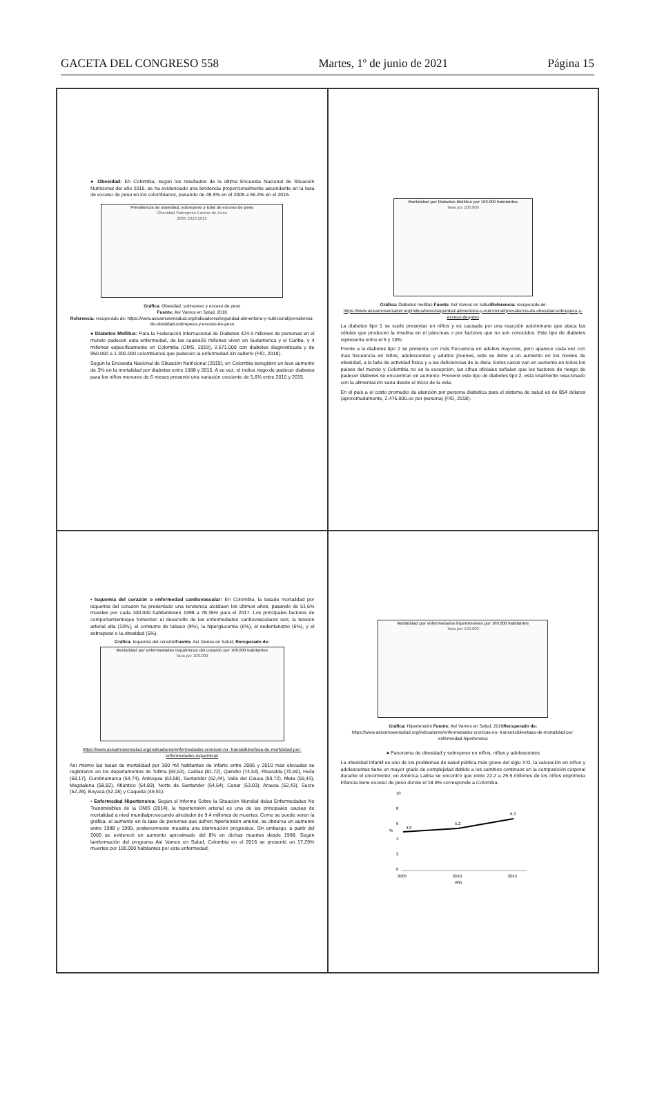GACETA DEL CONGRESO 558 Martes, 1º de junio de 2021 Página 15
● Obesidad: En Colombia, según los resultados de la última Encuesta Nacional de Situación Nutricional del año 2015, se ha evidenciado una tendencia proporcionalmente ascendente en la tasa de exceso de peso en los colombianos, pasando de 45.9% en el 2005 a 56.4% en el 2015.
Prevalencia de obesidad, sobrepeso y total de exceso de peso
Obesidad Sobrepeso Exceso de Peso
2005 2010 2015
Gráfica: Obesidad, sobrepeso y exceso de peso
Fuente: Así Vamos en Salud. 2016
Referencia: recuperado de: https://www.asivamosensalud.org/indicadores/seguridad-alimentaria-y-nutricional/prevalencia-de-obesidad-sobrepeso-y-exceso-de-peso
● Diabetes Mellitus: Para la Federación Internacional de Diabetes 424.9 millones de personas en el mundo padecen esta enfermedad, de las cuales26 millones viven en Sudamérica y el Caribe, y 4 millones específicamente en Colombia (OMS, 2019), 2.671.000 con diabetes diagnosticada y de 950.000 a 1.300.000 colombianos que padecen la enfermedad sin saberlo (FID, 2018).
Según la Encuesta Nacional de Situación Nutricional (2015), en Colombia seregistró un leve aumento de 3% en la mortalidad por diabetes entre 1998 y 2015. A su vez, el índice riego de padecer diabetes para los niños menores de 6 meses presentó una variación creciente de 5,6% entre 2010 y 2015.
Mortalidad por Diabetes Mellitus por 100.000 habitantes
Tasa por 100.000
Gráfica: Diabetes mellitus Fuente: Así Vamos en SaludReferencia: recuperado de
https://www.asivamosensalud.org/indicadores/seguridad-alimentaria-y-nutricional/prevalencia-de-obesidad-sobrepeso-y-exceso-de-peso
La diabetes tipo 1 se suele presentar en niños y es causada por una reacción autoinmune que ataca las células que producen la insulina en el páncreas o por factores que no son conocidos. Este tipo de diabetes representa entre el 5 y 10%.
Frente a la diabetes tipo 2 se presenta con más frecuencia en adultos mayores, pero aparece cada vez con más frecuencia en niños, adolescentes y adultos jóvenes, este se debe a un aumento en los niveles de obesidad, a la falta de actividad física y a las deficiencias de la dieta. Estos casos van en aumento en todos los países del mundo y Colombia no es la excepción, las cifras oficiales señalan que los factores de riesgo de padecer diabetes se encuentran en aumento. Prevenir este tipo de diabetes tipo 2, está totalmente relacionado con la alimentación sana desde el inicio de la vida.
En el país a el costo promedio de atención por persona diabética para el sistema de salud es de 854 dólares (aproximadamente, 2.476.000.oo por persona) (FID, 2018).
• Isquemia del corazón o enfermedad cardiovascular: En Colombia, la tasade mortalidad por isquemia del corazón ha presentado una tendencia alcistaen los últimos años, pasando de 51,6% muertes por cada 100.000 habitantesen 1998 a 78.35% para el 2017. Los principales factores de comportamientoque fomentan el desarrollo de las enfermedades cardiovasculares son; la tensión arterial alta (13%), el consumo de tabaco (9%), la hiperglucemia (6%), el sedentarismo (6%), y el sobrepeso o la obesidad (5%).
Gráfica: Isquemia del corazónFuente: Así Vamos en Salud, Recuperado de:
Mortalidad por enfermedades isquémicas del corazón por 100.000 habitantes
Tasa por 100.000
https://www.asivamosensalud.org/indicadores/enfermedades-cronicas-no- transisibles/tasa-de-mortalidad-por-enfermedades-isquemicas
Así mismo las tasas de mortalidad por 100 mil habitantes de infarto entre 2005 y 2010 más elevadas se registraron en los departamentos de Tolima (84,53), Caldas (81,72), Quindío (74,53), Risaralda (70,50), Huila (68,17), Cundinamarca (64,74), Antioquia (63,58), Santander (62,44), Valle del Cauca (59,72), Meta (59,43), Magdalena (58,82), Atlántico (54,83), Norte de Santander (54,54), Cesar (53,03), Arauca (52,43), Sucre (52,28), Boyacá (52,18) y Caquetá (49,51).
• Enfermedad Hipertensiva: Según el Informe Sobre la Situación Mundial delas Enfermedades No Transmisibles de la OMS (2014), la hipertensión arterial es una de las principales causas de mortalidad a nivel mundialprovocando alrededor de 9.4 millones de muertes. Como se puede veren la gráfica, el aumento en la tasa de personas que sufren hipertensión arterial, se observa un aumento entre 1998 y 1999, posteriormente muestra una disminución progresiva. Sin embargo, a partir del 2005 se evidenció un aumento aproximado del 8% en dichas muertes desde 1998. Según lainformación del programa Así Vamos en Salud, Colombia en el 2016 se presentó un 17,29% muertes por 100.000 habitantes por esta enfermedad.
Mortalidad por enfermedades hipertensivas por 100.000 habitantes
Tasa por 100.000
Gráfica: Hipertensión Fuente: Así Vamos en Salud, 2016Recuperado de:
https://www.asivamosensalud.org/indicadores/enfermedades-cronicas-no- transmisibles/tasa-de-mortalidad-por-enfermedad-hipertensiva
● Panorama de obesidad y sobrepeso en niños, niñas y adolescentes
La obesidad infantil es uno de los problemas de salud pública más grave del siglo XXI, la valoración en niños y adolescentes tiene un mayor grado de complejidad debido a los cambios continuos en la composición corporal durante el crecimiento; en América Latina se encontró que entre 22.2 a 25.9 millones de los niños enprimera infancia tiene exceso de peso donde el 18.9% corresponde a Colombia.
10
8
6
4
2
0
%
4,9
5,2
6,3
2005
2010
2015
Año